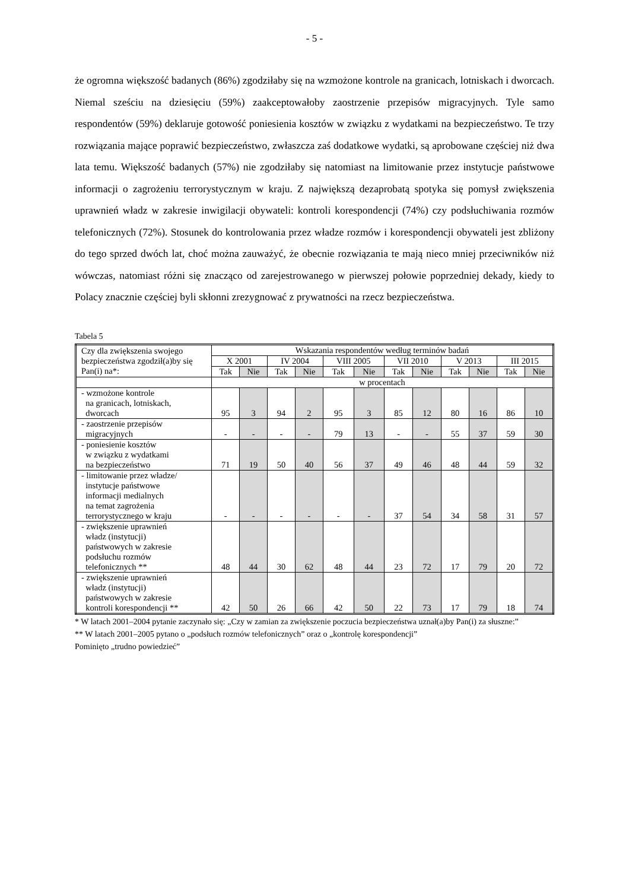- 5 -
że ogromna większość badanych (86%) zgodziłaby się na wzmożone kontrole na granicach, lotniskach i dworcach. Niemal sześciu na dziesięciu (59%) zaakceptowałoby zaostrzenie przepisów migracyjnych. Tyle samo respondentów (59%) deklaruje gotowość poniesienia kosztów w związku z wydatkami na bezpieczeństwo. Te trzy rozwiązania mające poprawić bezpieczeństwo, zwłaszcza zaś dodatkowe wydatki, są aprobowane częściej niż dwa lata temu. Większość badanych (57%) nie zgodziłaby się natomiast na limitowanie przez instytucje państwowe informacji o zagrożeniu terrorystycznym w kraju. Z największą dezaprobatą spotyka się pomysł zwiększenia uprawnień władz w zakresie inwigilacji obywateli: kontroli korespondencji (74%) czy podsłuchiwania rozmów telefonicznych (72%). Stosunek do kontrolowania przez władze rozmów i korespondencji obywateli jest zbliżony do tego sprzed dwóch lat, choć można zauważyć, że obecnie rozwiązania te mają nieco mniej przeciwników niż wówczas, natomiast różni się znacząco od zarejestrowanego w pierwszej połowie poprzedniej dekady, kiedy to Polacy znacznie częściej byli skłonni zrezygnować z prywatności na rzecz bezpieczeństwa.
Tabela 5
| Czy dla zwiększenia swojego bezpieczeństwa zgodził(a)by się Pan(i) na*: | Wskazania respondentów według terminów badań | | | | | | | | | | | |
| --- | --- | --- | --- | --- | --- | --- | --- | --- | --- | --- | --- | --- |
| | X 2001 | | IV 2004 | | VIII 2005 | | VII 2010 | | V 2013 | | III 2015 | |
| | Tak | Nie | Tak | Nie | Tak | Nie | Tak | Nie | Tak | Nie | Tak | Nie |
| | w procentach | | | | | | | | | | | |
| - wzmożone kontrole na granicach, lotniskach, dworcach | 95 | 3 | 94 | 2 | 95 | 3 | 85 | 12 | 80 | 16 | 86 | 10 |
| - zaostrzenie przepisów migracyjnych | - | - | - | - | 79 | 13 | - | - | 55 | 37 | 59 | 30 |
| - poniesienie kosztów w związku z wydatkami na bezpieczeństwo | 71 | 19 | 50 | 40 | 56 | 37 | 49 | 46 | 48 | 44 | 59 | 32 |
| - limitowanie przez władze/ instytucje państwowe informacji medialnych na temat zagrożenia terrorystycznego w kraju | - | - | - | - | - | - | 37 | 54 | 34 | 58 | 31 | 57 |
| - zwiększenie uprawnień władz (instytucji) państwowych w zakresie podsłuchu rozmów telefonicznych ** | 48 | 44 | 30 | 62 | 48 | 44 | 23 | 72 | 17 | 79 | 20 | 72 |
| - zwiększenie uprawnień władz (instytucji) państwowych w zakresie kontroli korespondencji ** | 42 | 50 | 26 | 66 | 42 | 50 | 22 | 73 | 17 | 79 | 18 | 74 |
* W latach 2001–2004 pytanie zaczynało się: „Czy w zamian za zwiększenie poczucia bezpieczeństwa uznał(a)by Pan(i) za słuszne:”
** W latach 2001–2005 pytano o „podsłuch rozmów telefonicznych” oraz o „kontrolę korespondencji”
Pominięto „trudno powiedzieć”